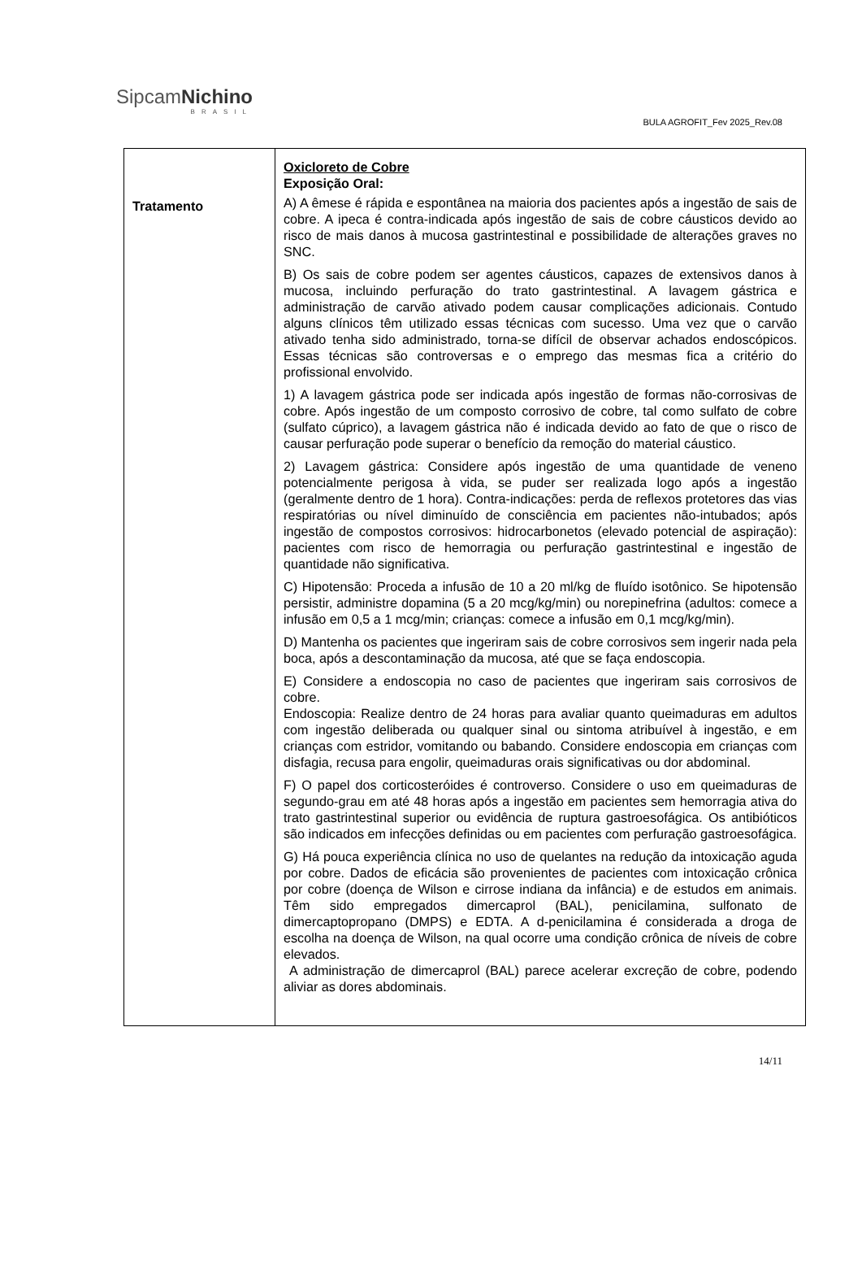SipcamNichino
BRASIL
BULA AGROFIT_Fev 2025_Rev.08
| Tratamento | Oxicloreto de Cobre Exposição Oral: A) A êmese é rápida e espontânea na maioria dos pacientes após a ingestão de sais de cobre. A ipeca é contra-indicada após ingestão de sais de cobre cáusticos devido ao risco de mais danos à mucosa gastrintestinal e possibilidade de alterações graves no SNC. B) Os sais de cobre podem ser agentes cáusticos, capazes de extensivos danos à mucosa, incluindo perfuração do trato gastrintestinal. A lavagem gástrica e administração de carvão ativado podem causar complicações adicionais. Contudo alguns clínicos têm utilizado essas técnicas com sucesso. Uma vez que o carvão ativado tenha sido administrado, torna-se difícil de observar achados endoscópicos. Essas técnicas são controversas e o emprego das mesmas fica a critério do profissional envolvido. 1) A lavagem gástrica pode ser indicada após ingestão de formas não-corrosivas de cobre. Após ingestão de um composto corrosivo de cobre, tal como sulfato de cobre (sulfato cúprico), a lavagem gástrica não é indicada devido ao fato de que o risco de causar perfuração pode superar o benefício da remoção do material cáustico. 2) Lavagem gástrica: Considere após ingestão de uma quantidade de veneno potencialmente perigosa à vida, se puder ser realizada logo após a ingestão (geralmente dentro de 1 hora). Contra-indicações: perda de reflexos protetores das vias respiratórias ou nível diminuído de consciência em pacientes não-intubados; após ingestão de compostos corrosivos: hidrocarbonetos (elevado potencial de aspiração): pacientes com risco de hemorragia ou perfuração gastrintestinal e ingestão de quantidade não significativa. C) Hipotensão: Proceda a infusão de 10 a 20 ml/kg de fluído isotônico. Se hipotensão persistir, administre dopamina (5 a 20 mcg/kg/min) ou norepinefrina (adultos: comece a infusão em 0,5 a 1 mcg/min; crianças: comece a infusão em 0,1 mcg/kg/min). D) Mantenha os pacientes que ingeriram sais de cobre corrosivos sem ingerir nada pela boca, após a descontaminação da mucosa, até que se faça endoscopia. E) Considere a endoscopia no caso de pacientes que ingeriram sais corrosivos de cobre. Endoscopia: Realize dentro de 24 horas para avaliar quanto queimaduras em adultos com ingestão deliberada ou qualquer sinal ou sintoma atribuível à ingestão, e em crianças com estridor, vomitando ou babando. Considere endoscopia em crianças com disfagia, recusa para engolir, queimaduras orais significativas ou dor abdominal. F) O papel dos corticosteróides é controverso. Considere o uso em queimaduras de segundo-grau em até 48 horas após a ingestão em pacientes sem hemorragia ativa do trato gastrintestinal superior ou evidência de ruptura gastroesofágica. Os antibióticos são indicados em infecções definidas ou em pacientes com perfuração gastroesofágica. G) Há pouca experiência clínica no uso de quelantes na redução da intoxicação aguda por cobre. Dados de eficácia são provenientes de pacientes com intoxicação crônica por cobre (doença de Wilson e cirrose indiana da infância) e de estudos em animais. Têm sido empregados dimercaprol (BAL), penicilamina, sulfonato de dimercaptopropano (DMPS) e EDTA. A d-penicilamina é considerada a droga de escolha na doença de Wilson, na qual ocorre uma condição crônica de níveis de cobre elevados. A administração de dimercaprol (BAL) parece acelerar excreção de cobre, podendo aliviar as dores abdominais. |
14/11